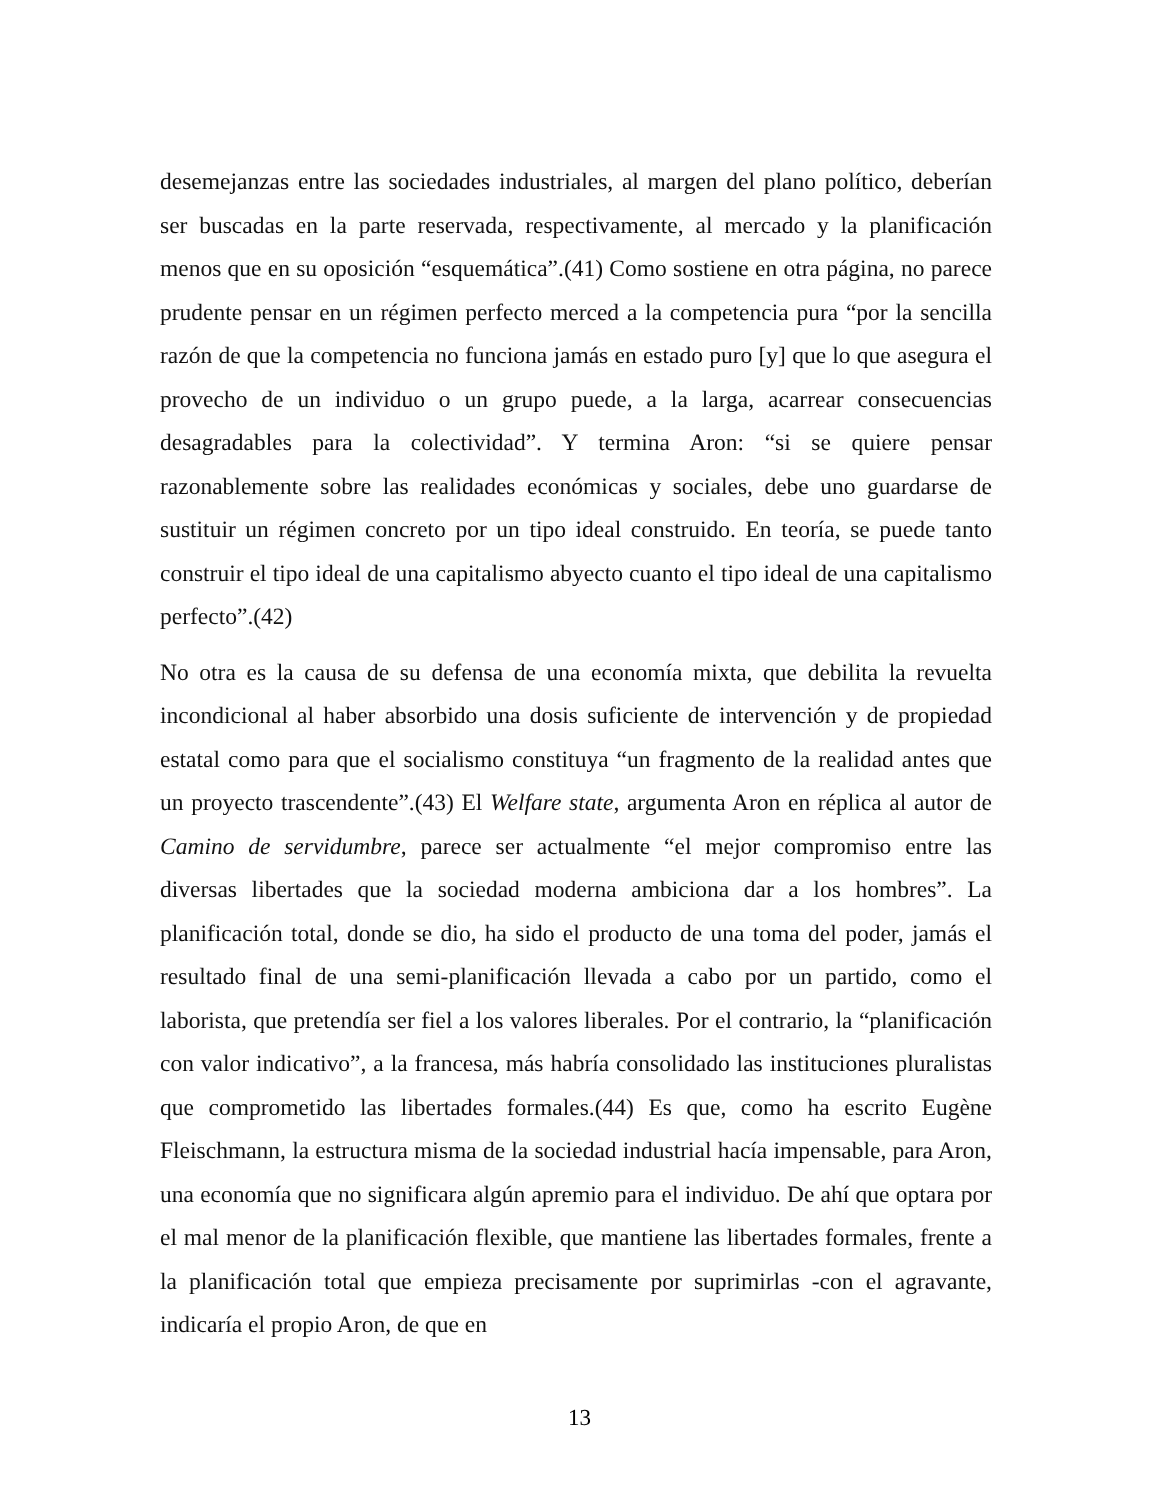desemejanzas entre las sociedades industriales, al margen del plano político, deberían ser buscadas en la parte reservada, respectivamente, al mercado y la planificación menos que en su oposición “esquemática”.(41) Como sostiene en otra página, no parece prudente pensar en un régimen perfecto merced a la competencia pura “por la sencilla razón de que la competencia no funciona jamás en estado puro [y] que lo que asegura el provecho de un individuo o un grupo puede, a la larga, acarrear consecuencias desagradables para la colectividad”. Y termina Aron: “si se quiere pensar razonablemente sobre las realidades económicas y sociales, debe uno guardarse de sustituir un régimen concreto por un tipo ideal construido. En teoría, se puede tanto construir el tipo ideal de una capitalismo abyecto cuanto el tipo ideal de una capitalismo perfecto”.(42)
No otra es la causa de su defensa de una economía mixta, que debilita la revuelta incondicional al haber absorbido una dosis suficiente de intervención y de propiedad estatal como para que el socialismo constituya “un fragmento de la realidad antes que un proyecto trascendente”.(43) El Welfare state, argumenta Aron en réplica al autor de Camino de servidumbre, parece ser actualmente “el mejor compromiso entre las diversas libertades que la sociedad moderna ambiciona dar a los hombres”. La planificación total, donde se dio, ha sido el producto de una toma del poder, jamás el resultado final de una semi-planificación llevada a cabo por un partido, como el laborista, que pretendía ser fiel a los valores liberales. Por el contrario, la “planificación con valor indicativo”, a la francesa, más habría consolidado las instituciones pluralistas que comprometido las libertades formales.(44) Es que, como ha escrito Eugène Fleischmann, la estructura misma de la sociedad industrial hacía impensable, para Aron, una economía que no significara algún apremio para el individuo. De ahí que optara por el mal menor de la planificación flexible, que mantiene las libertades formales, frente a la planificación total que empieza precisamente por suprimirlas -con el agravante, indicaría el propio Aron, de que en
13